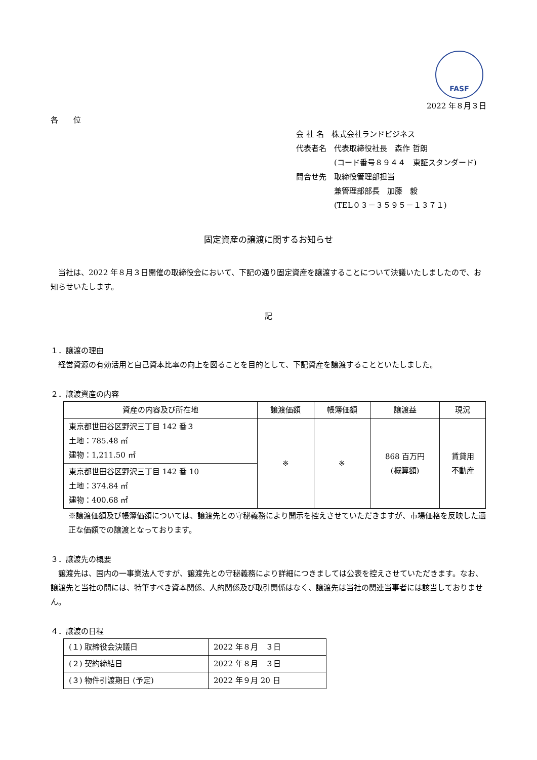FASF
2022 年８月３日
各　　位
会 社 名　株式会社ランドビジネス
代表者名　代表取締役社長　森作 哲朗
　　　　　(コード番号８９４４　東証スタンダード)
問合せ先　取締役管理部担当
　　　　　兼管理部部長　加藤　毅
　　　　　(TEL０３－３５９５－１３７１)
固定資産の譲渡に関するお知らせ
　当社は、2022 年８月３日開催の取締役会において、下記の通り固定資産を譲渡することについて決議いたしましたので、お知らせいたします。
記
１．譲渡の理由
　経営資源の有効活用と自己資本比率の向上を図ることを目的として、下記資産を譲渡することといたしました。
２．譲渡資産の内容
| 資産の内容及び所在地 | 譲渡価額 | 帳簿価額 | 譲渡益 | 現況 |
| --- | --- | --- | --- | --- |
| 東京都世田谷区野沢三丁目 142 番３ 土地：785.48 ㎡ 建物：1,211.50 ㎡ | ※ | ※ | 868 百万円 (概算額) | 賃貸用 不動産 |
| 東京都世田谷区野沢三丁目 142 番 10 土地：374.84 ㎡ 建物：400.68 ㎡ | | | | |
※譲渡価額及び帳簿価額については、譲渡先との守秘義務により開示を控えさせていただきますが、市場価格を反映した適正な価額での譲渡となっております。
３．譲渡先の概要
　譲渡先は、国内の一事業法人ですが、譲渡先との守秘義務により詳細につきましては公表を控えさせていただきます。なお、譲渡先と当社の間には、特筆すべき資本関係、人的関係及び取引関係はなく、譲渡先は当社の関連当事者には該当しておりません。
４．譲渡の日程
| (１) 取締役会決議日 | 2022 年８月 ３日 |
| (２) 契約締結日 | 2022 年８月 ３日 |
| (３) 物件引渡期日 (予定) | 2022 年９月 20 日 |